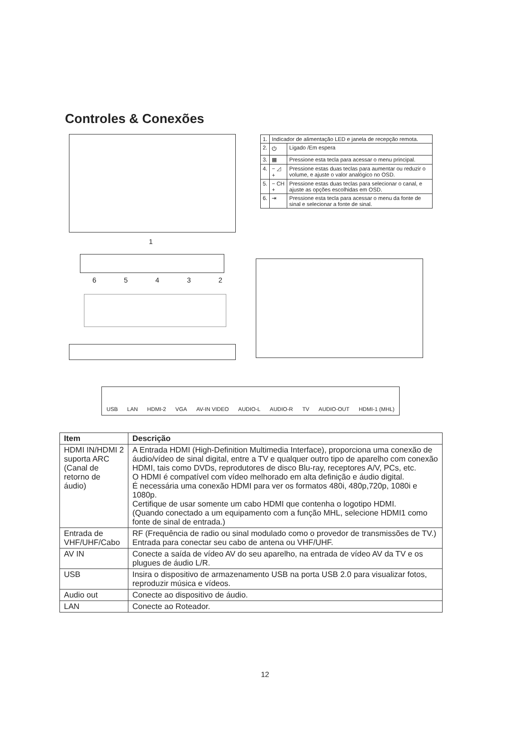Controles & Conexões
1
6 5 4 3 2
| 1. | Indicador de alimentação LED e janela de recepção remota. | |
| 2. | ⏻ | Ligado /Em espera |
| 3. | ▦ | Pressione esta tecla para acessar o menu principal. |
| 4. | − ◿ + | Pressione estas duas teclas para aumentar ou reduzir o volume, e ajuste o valor analógico no OSD. |
| 5. | − CH + | Pressione estas duas teclas para selecionar o canal, e ajuste as opções escolhidas em OSD. |
| 6. | ⇥ | Pressione esta tecla para acessar o menu da fonte de sinal e selecionar a fonte de sinal. |
USB LAN HDMI-2 VGA AV-IN VIDEO AUDIO-L AUDIO-R TV AUDIO-OUT HDMI-1 (MHL)
| Item | Descrição |
| --- | --- |
| HDMI IN/HDMI 2 suporta ARC (Canal de retorno de áudio) | A Entrada HDMI (High-Definition Multimedia Interface), proporciona uma conexão de áudio/vídeo de sinal digital, entre a TV e qualquer outro tipo de aparelho com conexão HDMI, tais como DVDs, reprodutores de disco Blu-ray, receptores A/V, PCs, etc. O HDMI é compatível com vídeo melhorado em alta definição e áudio digital. É necessária uma conexão HDMI para ver os formatos 480i, 480p,720p, 1080i e 1080p. Certifique de usar somente um cabo HDMI que contenha o logotipo HDMI. (Quando conectado a um equipamento com a função MHL, selecione HDMI1 como fonte de sinal de entrada.) |
| Entrada de VHF/UHF/Cabo | RF (Frequência de radio ou sinal modulado como o provedor de transmissões de TV.) Entrada para conectar seu cabo de antena ou VHF/UHF. |
| AV IN | Conecte a saída de vídeo AV do seu aparelho, na entrada de vídeo AV da TV e os plugues de áudio L/R. |
| USB | Insira o dispositivo de armazenamento USB na porta USB 2.0 para visualizar fotos, reproduzir música e vídeos. |
| Audio out | Conecte ao dispositivo de áudio. |
| LAN | Conecte ao Roteador. |
12